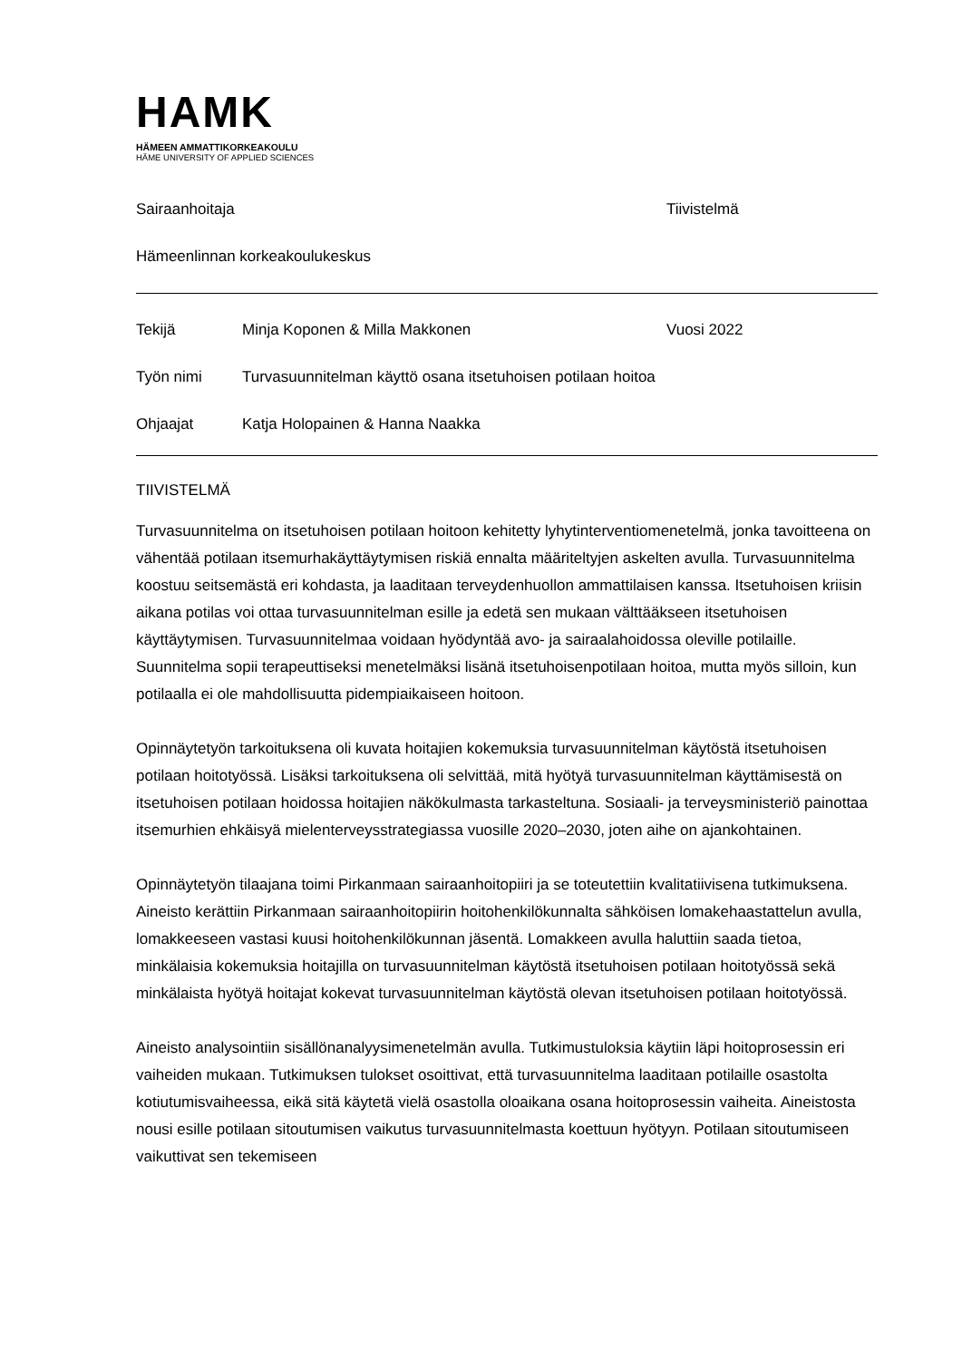HAMK
HÄMEEN AMMATTIKORKEAKOULU
HÄME UNIVERSITY OF APPLIED SCIENCES
Sairaanhoitaja Tiivistelmä
Hämeenlinnan korkeakoulukeskus
Tekijä Minja Koponen & Milla Makkonen Vuosi 2022
Työn nimi Turvasuunnitelman käyttö osana itsetuhoisen potilaan hoitoa
Ohjaajat Katja Holopainen & Hanna Naakka
TIIVISTELMÄ
Turvasuunnitelma on itsetuhoisen potilaan hoitoon kehitetty lyhytinterventiomenetelmä, jonka tavoitteena on vähentää potilaan itsemurhakäyttäytymisen riskiä ennalta määriteltyjen askelten avulla. Turvasuunnitelma koostuu seitsemästä eri kohdasta, ja laaditaan terveydenhuollon ammattilaisen kanssa. Itsetuhoisen kriisin aikana potilas voi ottaa turvasuunnitelman esille ja edetä sen mukaan välttääkseen itsetuhoisen käyttäytymisen. Turvasuunnitelmaa voidaan hyödyntää avo- ja sairaalahoidossa oleville potilaille. Suunnitelma sopii terapeuttiseksi menetelmäksi lisänä itsetuhoisenpotilaan hoitoa, mutta myös silloin, kun potilaalla ei ole mahdollisuutta pidempiaikaiseen hoitoon.
Opinnäytetyön tarkoituksena oli kuvata hoitajien kokemuksia turvasuunnitelman käytöstä itsetuhoisen potilaan hoitotyössä. Lisäksi tarkoituksena oli selvittää, mitä hyötyä turvasuunnitelman käyttämisestä on itsetuhoisen potilaan hoidossa hoitajien näkökulmasta tarkasteltuna. Sosiaali- ja terveysministeriö painottaa itsemurhien ehkäisyä mielenterveysstrategiassa vuosille 2020–2030, joten aihe on ajankohtainen.
Opinnäytetyön tilaajana toimi Pirkanmaan sairaanhoitopiiri ja se toteutettiin kvalitatiivisena tutkimuksena. Aineisto kerättiin Pirkanmaan sairaanhoitopiirin hoitohenkilökunnalta sähköisen lomakehaastattelun avulla, lomakkeeseen vastasi kuusi hoitohenkilökunnan jäsentä. Lomakkeen avulla haluttiin saada tietoa, minkälaisia kokemuksia hoitajilla on turvasuunnitelman käytöstä itsetuhoisen potilaan hoitotyössä sekä minkälaista hyötyä hoitajat kokevat turvasuunnitelman käytöstä olevan itsetuhoisen potilaan hoitotyössä.
Aineisto analysointiin sisällönanalyysimenetelmän avulla. Tutkimustuloksia käytiin läpi hoitoprosessin eri vaiheiden mukaan. Tutkimuksen tulokset osoittivat, että turvasuunnitelma laaditaan potilaille osastolta kotiutumisvaiheessa, eikä sitä käytetä vielä osastolla oloaikana osana hoitoprosessin vaiheita. Aineistosta nousi esille potilaan sitoutumisen vaikutus turvasuunnitelmasta koettuun hyötyyn. Potilaan sitoutumiseen vaikuttivat sen tekemiseen